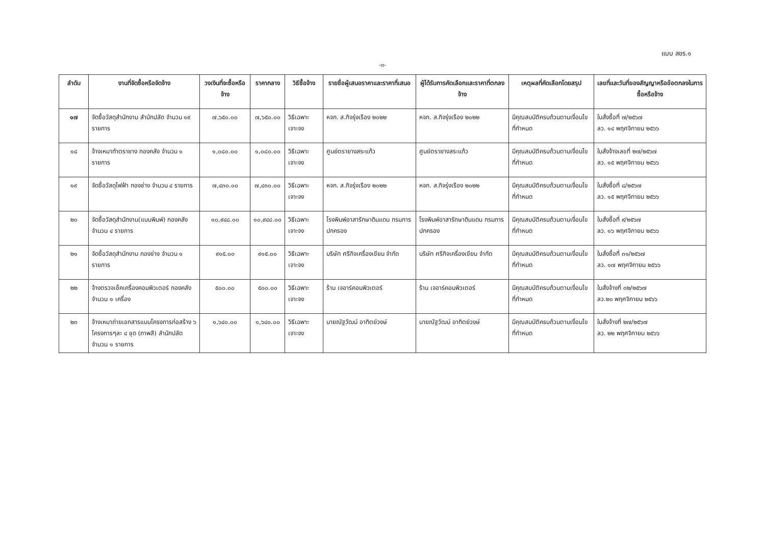แบบ สขร.๑
-๓-
| ลำดับ | งานที่จัดซื้อหรือจัดจ้าง | วงเงินที่จะซื้อหรือจ้าง | ราคากลาง | วิธีซื้อจ้าง | รายชื่อผู้เสนอราคาและราคาที่เสนอ | ผู้ได้รับการคัดเลือกและราคาที่ตกลงจ้าง | เหตุผลที่คัดเลือกโดยสรุป | เลขที่และวันที่ของสัญญาหรือข้อตกลงในการซื้อหรือจ้าง |
| --- | --- | --- | --- | --- | --- | --- | --- | --- |
| ๑๗ | จัดซื้อวัสดุสำนักงาน สำนักปลัด จำนวน ๑๙ รายการ | ๗,๖๕๐.๐๐ | ๗,๖๕๐.๐๐ | วิธีเฉพาะเจาะจง | หจก. ส.กิจรุ่งเรือง ๒๐๒๒ | หจก. ส.กิจรุ่งเรือง ๒๐๒๒ | มีคุณสมบัติครบถ้วนตามเงื่อนไขที่กำหนด | ใบสั่งซื้อที่ ๗/๒๕๖๗ ลว. ๑๔ พฤศจิกายน ๒๕๖๖ |
| ๑๘ | จ้างเหมาทำตรายาง กองคลัง จำนวน ๑ รายการ | ๑,๐๘๐.๐๐ | ๑,๐๘๐.๐๐ | วิธีเฉพาะเจาะจง | ศูนย์ตรายางสระแก้ว | ศูนย์ตรายางสระแก้ว | มีคุณสมบัติครบถ้วนตามเงื่อนไขที่กำหนด | ใบสั่งจ้างเลขที่ ๒๗/๒๕๖๗ ลว. ๑๕ พฤศจิกายน ๒๕๖๖ |
| ๑๙ | จัดซื้อวัสดุไฟฟ้า กองช่าง จำนวน ๔ รายการ | ๗,๔๓๐.๐๐ | ๗,๔๓๐.๐๐ | วิธีเฉพาะเจาะจง | หจก. ส.กิจรุ่งเรือง ๒๐๒๒ | หจก. ส.กิจรุ่งเรือง ๒๐๒๒ | มีคุณสมบัติครบถ้วนตามเงื่อนไขที่กำหนด | ใบสั่งซื้อที่ ๘/๒๕๖๗ ลว. ๑๕ พฤศจิกายน ๒๕๖๖ |
| ๒๐ | จัดซื้อวัสดุสำนักงาน(แบบพิมพ์) กองคลัง จำนวน ๔ รายการ | ๑๐,๙๔๘.๐๐ | ๑๐,๙๔๘.๐๐ | วิธีเฉพาะเจาะจง | โรงพิมพ์อาสารักษาดินแดน กรมการปกครอง | โรงพิมพ์อาสารักษาดินแดน กรมการปกครอง | มีคุณสมบัติครบถ้วนตามเงื่อนไขที่กำหนด | ใบสั่งซื้อที่ ๙/๒๕๖๗ ลว. ๑๖ พฤศจิกายน ๒๕๖๖ |
| ๒๑ | จัดซื้อวัสดุสำนักงาน กองช่าง จำนวน ๑ รายการ | ๙๑๕.๐๐ | ๙๑๕.๐๐ | วิธีเฉพาะเจาะจง | บริษัท ศรีกิจเครื่องเขียน จำกัด | บริษัท ศรีกิจเครื่องเขียน จำกัด | มีคุณสมบัติครบถ้วนตามเงื่อนไขที่กำหนด | ใบสั่งซื้อที่ ๓๑/๒๕๖๗ ลว. ๑๗ พฤศจิกายน ๒๕๖๖ |
| ๒๒ | จ้างตรวจเช็คเครื่องคอมพิวเตอร์ กองคลัง จำนวน ๑ เครื่อง | ๕๐๐.๐๐ | ๕๐๐.๐๐ | วิธีเฉพาะเจาะจง | ร้าน เจอาร์คอมพิวเตอร์ | ร้าน เจอาร์คอมพิวเตอร์ | มีคุณสมบัติครบถ้วนตามเงื่อนไขที่กำหนด | ใบสั่งจ้างที่ ๓๒/๒๕๖๗ ลว.๒๐ พฤศจิกายน ๒๕๖๖ |
| ๒๓ | จ้างเหมาถ่ายเอกสารแบบโครงการก่อสร้าง ๖ โครงการๆละ ๔ ชุด (ภาพสี) สำนักปลัด จำนวน ๑ รายการ | ๑,๖๔๐.๐๐ | ๑,๖๔๐.๐๐ | วิธีเฉพาะเจาะจง | นายณัฐวัฒน์ อาทิตย์วงษ์ | นายณัฐวัฒน์ อาทิตย์วงษ์ | มีคุณสมบัติครบถ้วนตามเงื่อนไขที่กำหนด | ใบสั่งจ้างที่ ๒๗/๒๕๖๗ ลว. ๒๒ พฤศจิกายน ๒๕๖๖ |